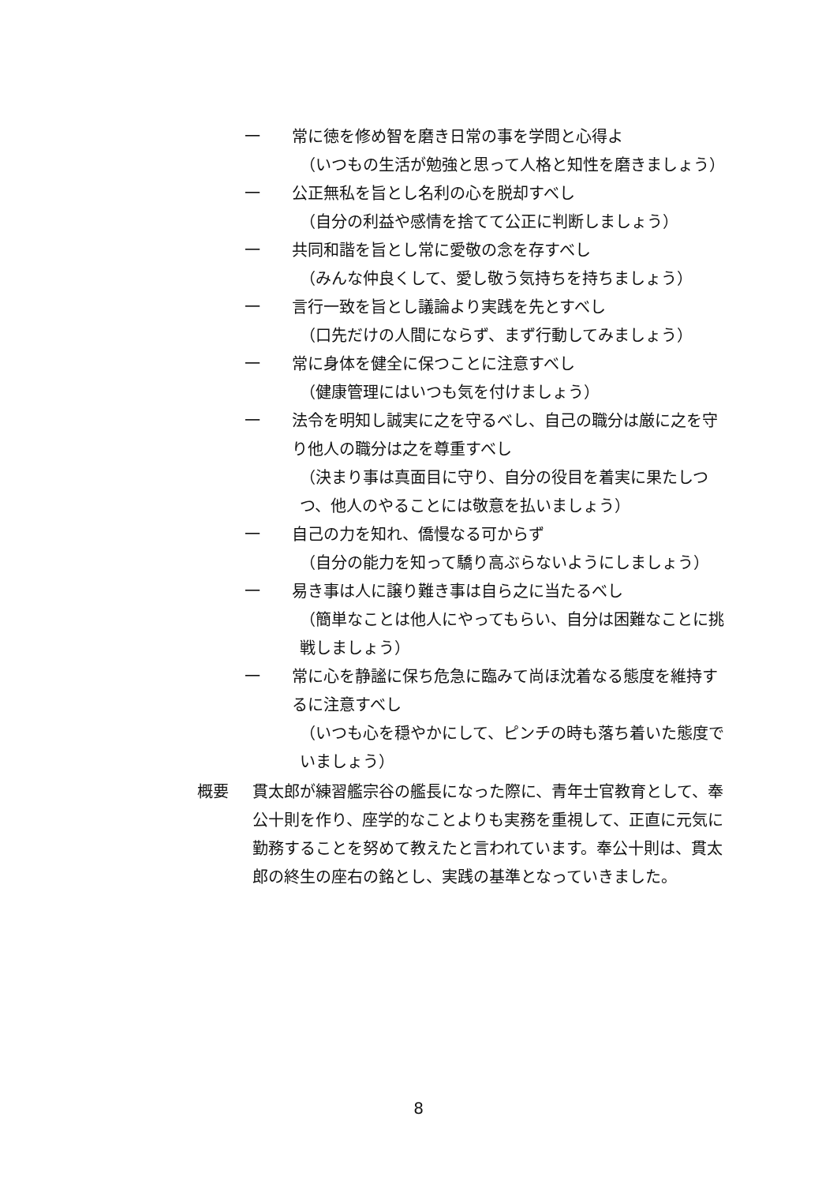一 常に徳を修め智を磨き日常の事を学問と心得よ
（いつもの生活が勉強と思って人格と知性を磨きましょう）
一 公正無私を旨とし名利の心を脱却すべし
（自分の利益や感情を捨てて公正に判断しましょう）
一 共同和諧を旨とし常に愛敬の念を存すべし
（みんな仲良くして、愛し敬う気持ちを持ちましょう）
一 言行一致を旨とし議論より実践を先とすべし
（口先だけの人間にならず、まず行動してみましょう）
一 常に身体を健全に保つことに注意すべし
（健康管理にはいつも気を付けましょう）
一 法令を明知し誠実に之を守るべし、自己の職分は厳に之を守り他人の職分は之を尊重すべし
（決まり事は真面目に守り、自分の役目を着実に果たしつつ、他人のやることには敬意を払いましょう）
一 自己の力を知れ、僑慢なる可からず
（自分の能力を知って驕り高ぶらないようにしましょう）
一 易き事は人に譲り難き事は自ら之に当たるべし
（簡単なことは他人にやってもらい、自分は困難なことに挑戦しましょう）
一 常に心を静謐に保ち危急に臨みて尚ほ沈着なる態度を維持するに注意すべし
（いつも心を穏やかにして、ピンチの時も落ち着いた態度でいましょう）
概要 貫太郎が練習艦宗谷の艦長になった際に、青年士官教育として、奉公十則を作り、座学的なことよりも実務を重視して、正直に元気に勤務することを努めて教えたと言われています。奉公十則は、貫太郎の終生の座右の銘とし、実践の基準となっていきました。
8